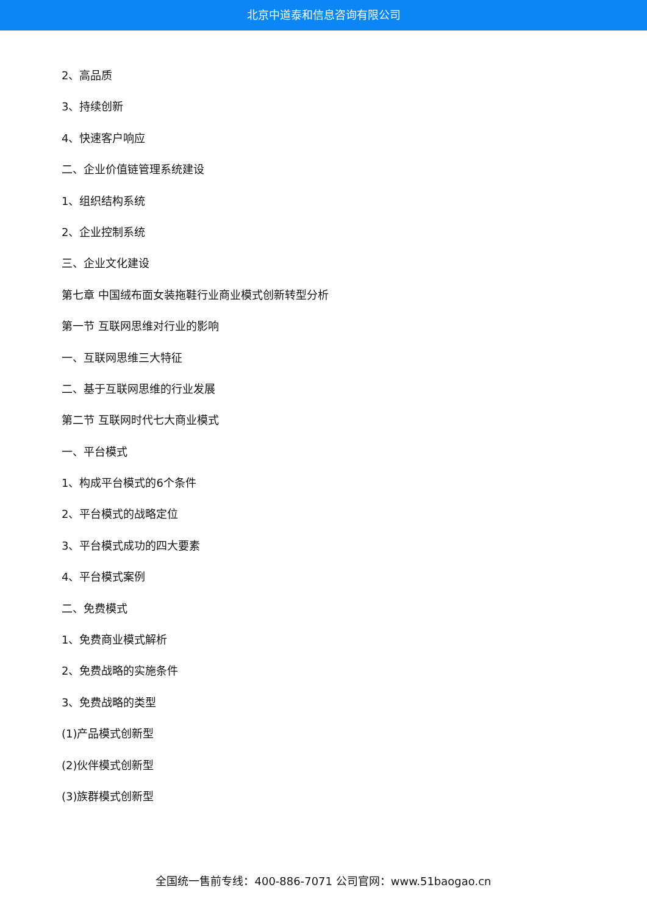北京中道泰和信息咨询有限公司
2、高品质
3、持续创新
4、快速客户响应
二、企业价值链管理系统建设
1、组织结构系统
2、企业控制系统
三、企业文化建设
第七章 中国绒布面女装拖鞋行业商业模式创新转型分析
第一节 互联网思维对行业的影响
一、互联网思维三大特征
二、基于互联网思维的行业发展
第二节 互联网时代七大商业模式
一、平台模式
1、构成平台模式的6个条件
2、平台模式的战略定位
3、平台模式成功的四大要素
4、平台模式案例
二、免费模式
1、免费商业模式解析
2、免费战略的实施条件
3、免费战略的类型
(1)产品模式创新型
(2)伙伴模式创新型
(3)族群模式创新型
全国统一售前专线：400-886-7071 公司官网：www.51baogao.cn